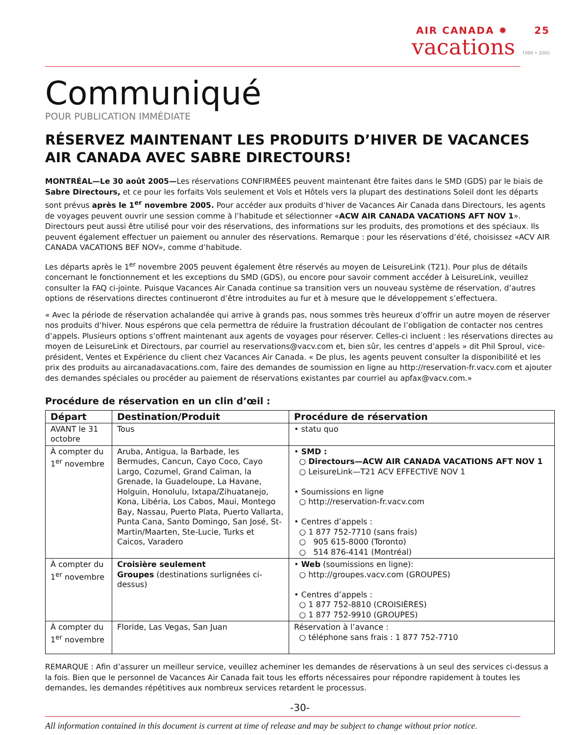AIR CANADA ✹ 25
vacations 1980 • 2005
Communiqué
POUR PUBLICATION IMMÉDIATE
RÉSERVEZ MAINTENANT LES PRODUITS D’HIVER DE VACANCES AIR CANADA AVEC SABRE DIRECTOURS!
MONTRÉAL—Le 30 août 2005—Les réservations CONFIRMÉES peuvent maintenant être faites dans le SMD (GDS) par le biais de Sabre Directours, et ce pour les forfaits Vols seulement et Vols et Hôtels vers la plupart des destinations Soleil dont les départs sont prévus après le 1<sup>er</sup> novembre 2005. Pour accéder aux produits d’hiver de Vacances Air Canada dans Directours, les agents de voyages peuvent ouvrir une session comme à l’habitude et sélectionner «ACW AIR CANADA VACATIONS AFT NOV 1». Directours peut aussi être utilisé pour voir des réservations, des informations sur les produits, des promotions et des spéciaux. Ils peuvent également effectuer un paiement ou annuler des réservations. Remarque : pour les réservations d’été, choisissez «ACV AIR CANADA VACATIONS BEF NOV», comme d’habitude.
Les départs après le 1<sup>er</sup> novembre 2005 peuvent également être réservés au moyen de LeisureLink (T21). Pour plus de détails concernant le fonctionnement et les exceptions du SMD (GDS), ou encore pour savoir comment accéder à LeisureLink, veuillez consulter la FAQ ci-jointe. Puisque Vacances Air Canada continue sa transition vers un nouveau système de réservation, d’autres options de réservations directes continueront d’être introduites au fur et à mesure que le développement s’effectuera.
« Avec la période de réservation achalandée qui arrive à grands pas, nous sommes très heureux d’offrir un autre moyen de réserver nos produits d’hiver. Nous espérons que cela permettra de réduire la frustration découlant de l’obligation de contacter nos centres d’appels. Plusieurs options s’offrent maintenant aux agents de voyages pour réserver. Celles-ci incluent : les réservations directes au moyen de LeisureLink et Directours, par courriel au reservations@vacv.com et, bien sûr, les centres d’appels » dit Phil Sproul, vice-président, Ventes et Expérience du client chez Vacances Air Canada. « De plus, les agents peuvent consulter la disponibilité et les prix des produits au aircanadavacations.com, faire des demandes de soumission en ligne au http://reservation-fr.vacv.com et ajouter des demandes spéciales ou procéder au paiement de réservations existantes par courriel au apfax@vacv.com.»
Procédure de réservation en un clin d’œil :
| Départ | Destination/Produit | Procédure de réservation |
| --- | --- | --- |
| AVANT le 31 octobre | Tous | • statu quo |
| À compter du 1<sup>er</sup> novembre | Aruba, Antigua, la Barbade, les Bermudes, Cancun, Cayo Coco, Cayo Largo, Cozumel, Grand Caïman, la Grenade, la Guadeloupe, La Havane, Holguin, Honolulu, Ixtapa/Zihuatanejo, Kona, Libéria, Los Cabos, Maui, Montego Bay, Nassau, Puerto Plata, Puerto Vallarta, Punta Cana, Santo Domingo, San José, St-Martin/Maarten, Ste-Lucie, Turks et Caicos, Varadero | • SMD : ○ Directours—ACW AIR CANADA VACATIONS AFT NOV 1 ○ LeisureLink—T21 ACV EFFECTIVE NOV 1 • Soumissions en ligne ○ http://reservation-fr.vacv.com • Centres d’appels : ○ 1 877 752-7710 (sans frais) ○ 905 615-8000 (Toronto) ○ 514 876-4141 (Montréal) |
| À compter du 1<sup>er</sup> novembre | Croisière seulement Groupes (destinations surlignées ci-dessus) | • Web (soumissions en ligne): ○ http://groupes.vacv.com (GROUPES) • Centres d’appels : ○ 1 877 752-8810 (CROISIÈRES) ○ 1 877 752-9910 (GROUPES) |
| À compter du 1<sup>er</sup> novembre | Floride, Las Vegas, San Juan | Réservation à l’avance : ○ téléphone sans frais : 1 877 752-7710 |
REMARQUE : Afin d’assurer un meilleur service, veuillez acheminer les demandes de réservations à un seul des services ci-dessus a la fois. Bien que le personnel de Vacances Air Canada fait tous les efforts nécessaires pour répondre rapidement à toutes les demandes, les demandes répétitives aux nombreux services retardent le processus.
-30-
All information contained in this document is current at time of release and may be subject to change without prior notice.